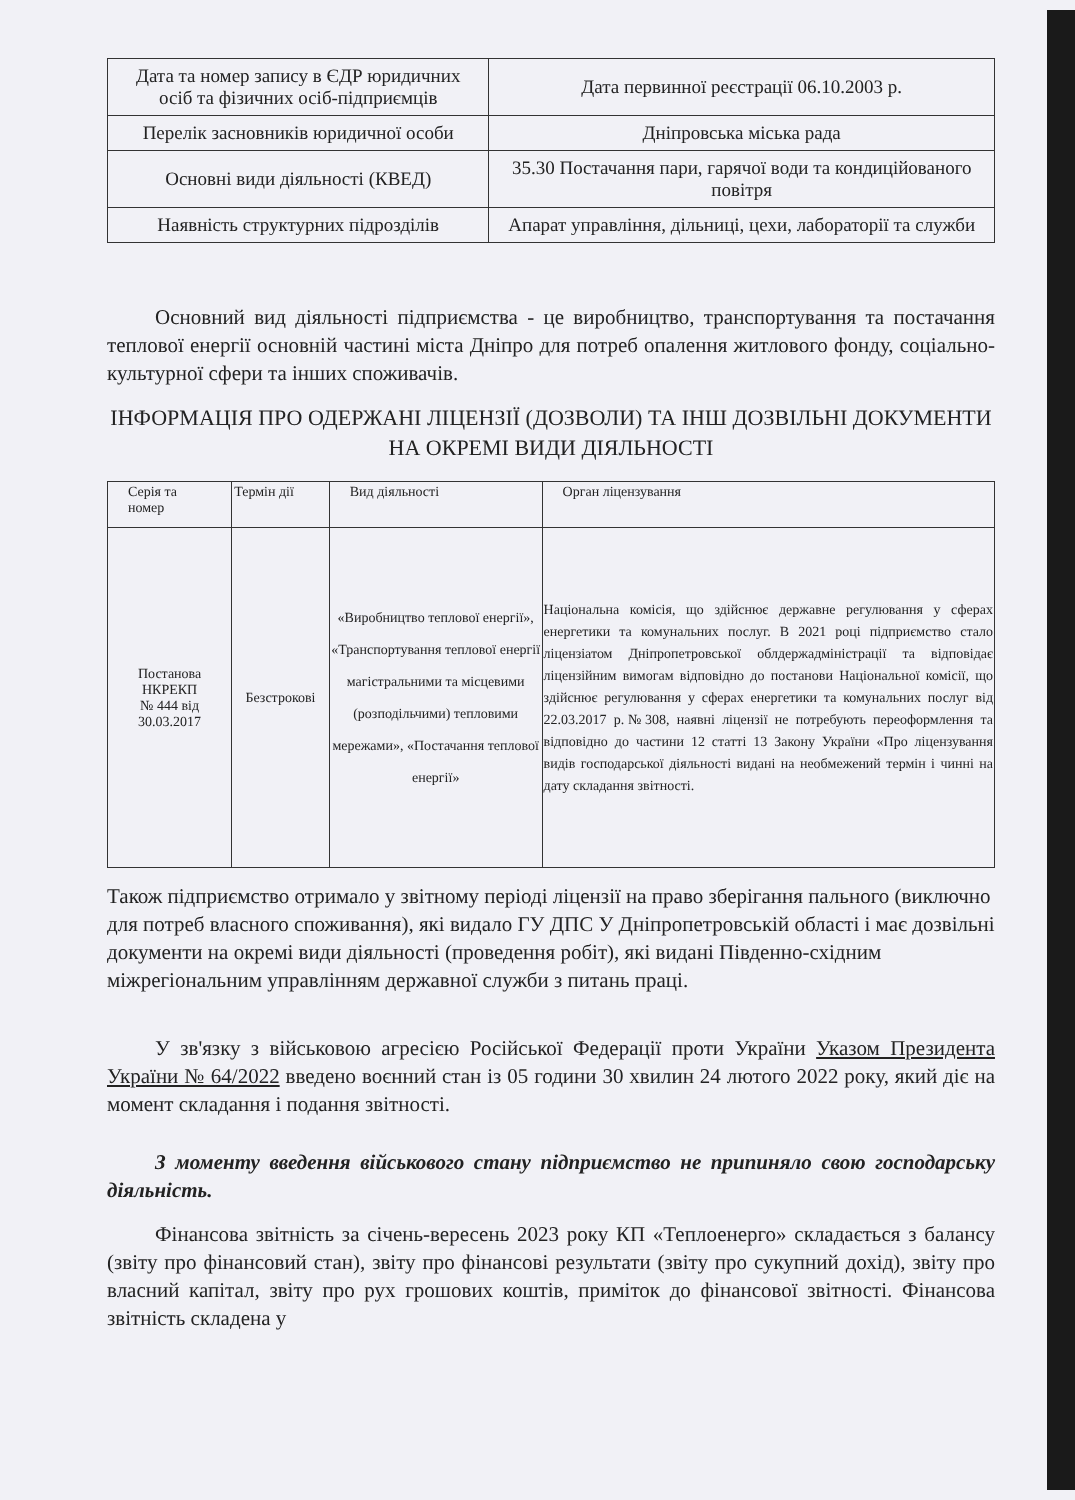| Дата та номер запису в ЄДР юридичних осіб та фізичних осіб-підприємців | Дата первинної реєстрації 06.10.2003 р. |
| Перелік засновників юридичної особи | Дніпровська міська рада |
| Основні види діяльності (КВЕД) | 35.30 Постачання пари, гарячої води та кондиційованого повітря |
| Наявність структурних підрозділів | Апарат управління, дільниці, цехи, лабораторії та служби |
Основний вид діяльності підприємства - це виробництво, транспортування та постачання теплової енергії основній частині міста Дніпро для потреб опалення житлового фонду, соціально-культурної сфери та інших споживачів.
ІНФОРМАЦІЯ ПРО ОДЕРЖАНІ ЛІЦЕНЗІЇ (ДОЗВОЛИ) ТА ІНШ ДОЗВІЛЬНІ ДОКУМЕНТИ НА ОКРЕМІ ВИДИ ДІЯЛЬНОСТІ
| Серія та номер | Термін дії | Вид діяльності | Орган ліцензування |
| --- | --- | --- | --- |
| Постанова НКРЕКП № 444 від 30.03.2017 | Безстрокові | «Виробництво теплової енергії», «Транспортування теплової енергії магістральними та місцевими (розподільчими) тепловими мережами», «Постачання теплової енергії» | Національна комісія, що здійснює державне регулювання у сферах енергетики та комунальних послуг. В 2021 році підприємство стало ліцензіатом Дніпропетровської облдержадміністрації та відповідає ліцензійним вимогам відповідно до постанови Національної комісії, що здійснює регулювання у сферах енергетики та комунальних послуг від 22.03.2017 р.№308, наявні ліцензії не потребують переоформлення та відповідно до частини 12 статті 13 Закону України «Про ліцензування видів господарської діяльності видані на необмежений термін і чинні на дату складання звітності. |
Також підприємство отримало у звітному періоді ліцензії на право зберігання пального (виключно для потреб власного споживання), які видало ГУ ДПС У Дніпропетровській області і має дозвільні документи на окремі види діяльності (проведення робіт), які видані Південно-східним міжрегіональним управлінням державної служби з питань праці.
У зв'язку з військовою агресією Російської Федерації проти України Указом Президента України № 64/2022 введено воєнний стан із 05 години 30 хвилин 24 лютого 2022 року, який діє на момент складання і подання звітності.
З моменту введення військового стану підприємство не припиняло свою господарську діяльність.
Фінансова звітність за січень-вересень 2023 року КП «Теплоенерго» складається з балансу (звіту про фінансовий стан), звіту про фінансові результати (звіту про сукупний дохід), звіту про власний капітал, звіту про рух грошових коштів, приміток до фінансової звітності. Фінансова звітність складена у